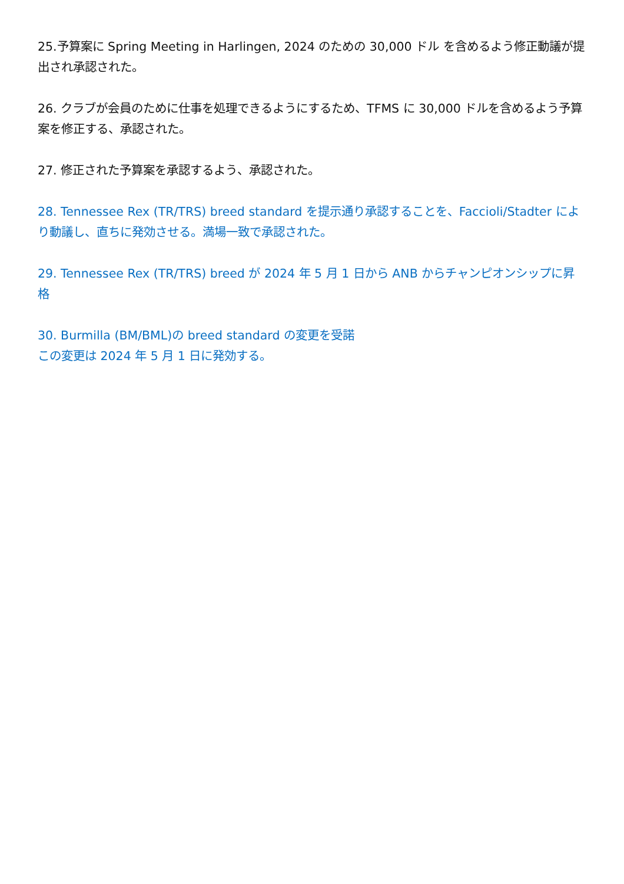25.予算案に Spring Meeting in Harlingen, 2024 のための 30,000 ドル を含めるよう修正動議が提出され承認された。
26. クラブが会員のために仕事を処理できるようにするため、TFMS に 30,000 ドルを含めるよう予算案を修正する、承認された。
27. 修正された予算案を承認するよう、承認された。
28. Tennessee Rex (TR/TRS) breed standard を提示通り承認することを、Faccioli/Stadter により動議し、直ちに発効させる。満場一致で承認された。
29. Tennessee Rex (TR/TRS) breed が 2024 年 5 月 1 日から ANB からチャンピオンシップに昇格
30. Burmilla (BM/BML)の breed standard の変更を受諾
この変更は 2024 年 5 月 1 日に発効する。